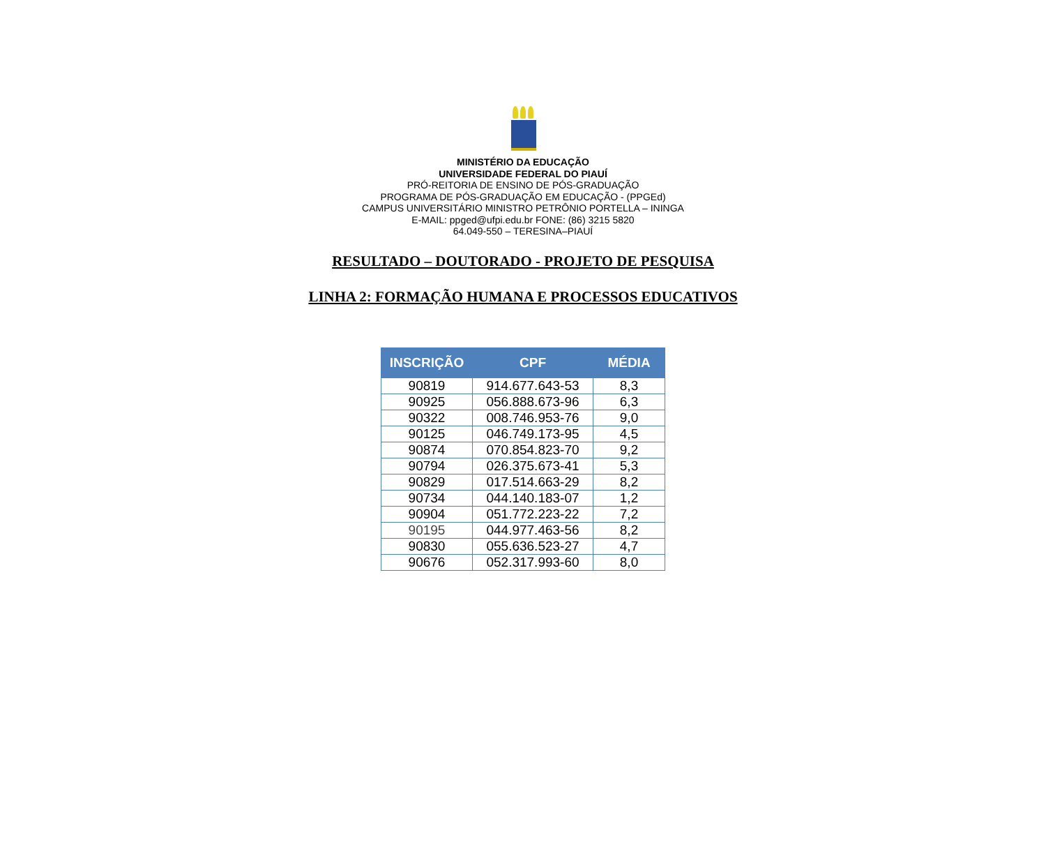MINISTÉRIO DA EDUCAÇÃO
UNIVERSIDADE FEDERAL DO PIAUÍ
PRÓ-REITORIA DE ENSINO DE PÓS-GRADUAÇÃO
PROGRAMA DE PÓS-GRADUAÇÃO EM EDUCAÇÃO - (PPGEd)
CAMPUS UNIVERSITÁRIO MINISTRO PETRÔNIO PORTELLA – ININGA
E-MAIL: ppged@ufpi.edu.br FONE: (86) 3215 5820
64.049-550 – TERESINA–PIAUÍ
RESULTADO – DOUTORADO - PROJETO DE PESQUISA
LINHA 2: FORMAÇÃO HUMANA E PROCESSOS EDUCATIVOS
| INSCRIÇÃO | CPF | MÉDIA |
| --- | --- | --- |
| 90819 | 914.677.643-53 | 8,3 |
| 90925 | 056.888.673-96 | 6,3 |
| 90322 | 008.746.953-76 | 9,0 |
| 90125 | 046.749.173-95 | 4,5 |
| 90874 | 070.854.823-70 | 9,2 |
| 90794 | 026.375.673-41 | 5,3 |
| 90829 | 017.514.663-29 | 8,2 |
| 90734 | 044.140.183-07 | 1,2 |
| 90904 | 051.772.223-22 | 7,2 |
| 90195 | 044.977.463-56 | 8,2 |
| 90830 | 055.636.523-27 | 4,7 |
| 90676 | 052.317.993-60 | 8,0 |